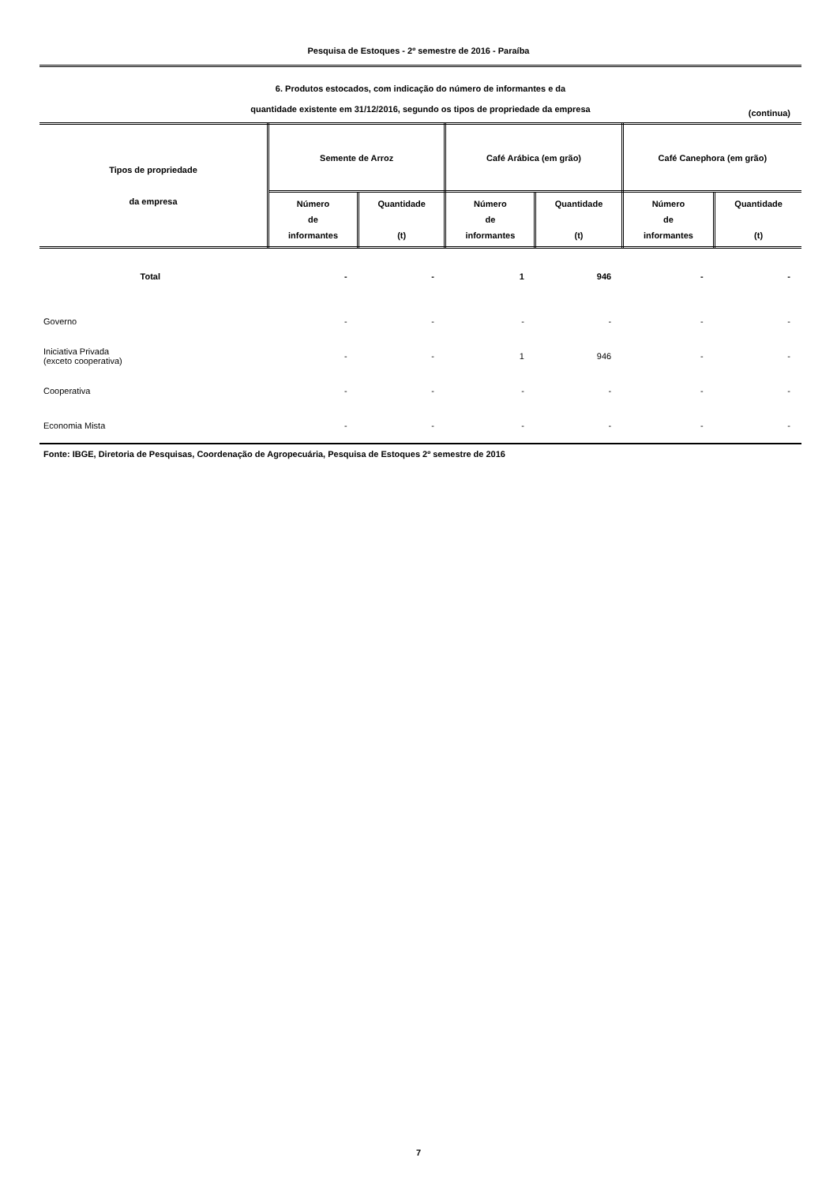Pesquisa de Estoques - 2º semestre de 2016 - Paraíba
6. Produtos estocados, com indicação do número de informantes e da
quantidade existente em 31/12/2016, segundo os tipos de propriedade da empresa
(continua)
| Tipos de propriedade da empresa | Semente de Arroz | | Café Arábica (em grão) | | Café Canephora (em grão) | |
| --- | --- | --- | --- | --- | --- | --- |
| | Número de informantes | Quantidade (t) | Número de informantes | Quantidade (t) | Número de informantes | Quantidade (t) |
| Total | - | - | 1 | 946 | - | - |
| Governo | - | - | - | - | - | - |
| Iniciativa Privada (exceto cooperativa) | - | - | 1 | 946 | - | - |
| Cooperativa | - | - | - | - | - | - |
| Economia Mista | - | - | - | - | - | - |
Fonte: IBGE, Diretoria de Pesquisas, Coordenação de Agropecuária, Pesquisa de Estoques 2º semestre de 2016
7